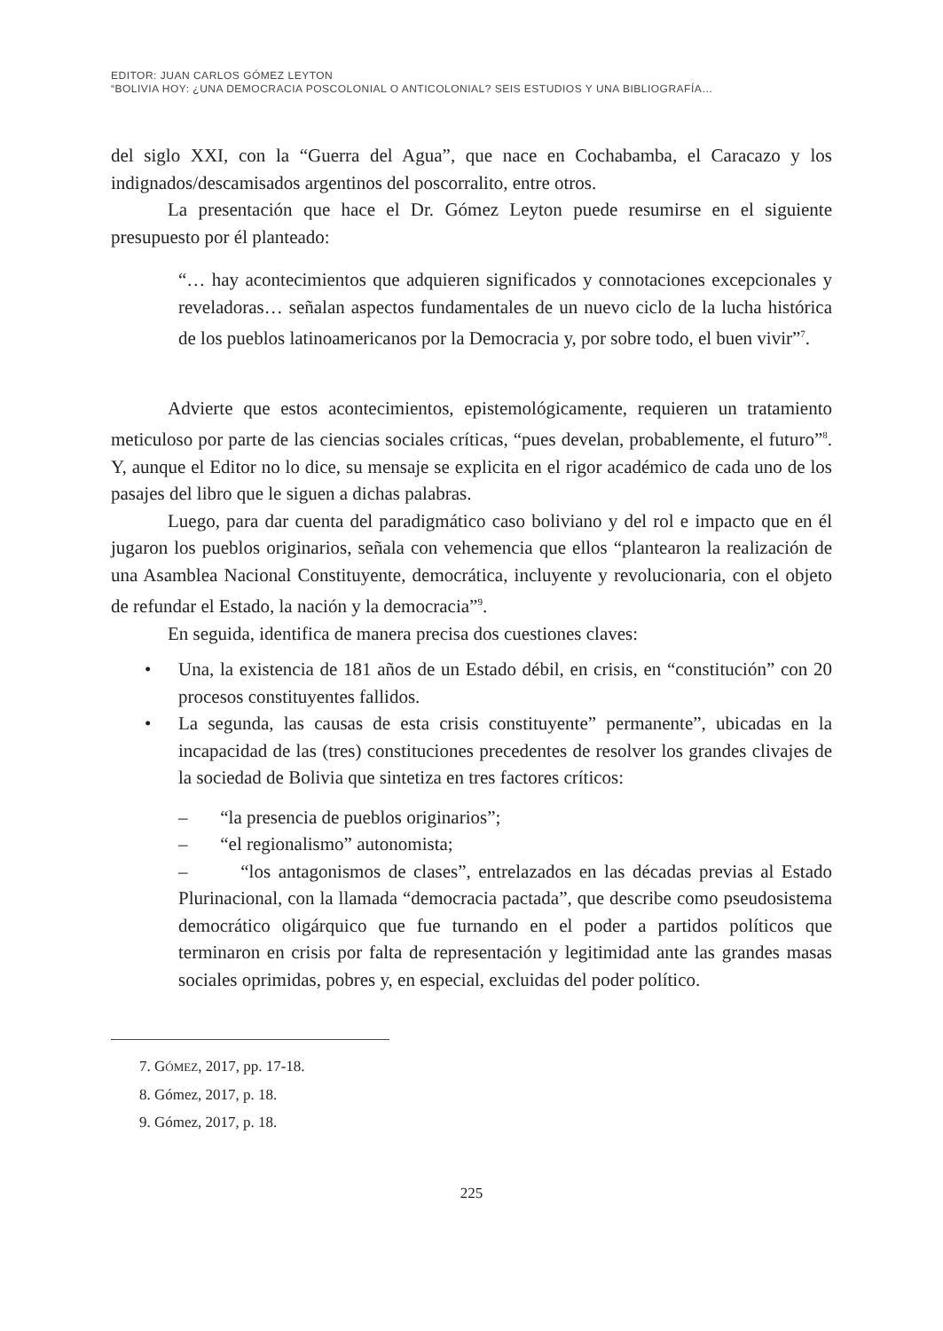EDITOR: JUAN CARLOS GÓMEZ LEYTON
“BOLIVIA HOY: ¿UNA DEMOCRACIA POSCOLONIAL O ANTICOLONIAL? SEIS ESTUDIOS Y UNA BIBLIOGRAFÍA…
del siglo XXI, con la “Guerra del Agua”, que nace en Cochabamba, el Caracazo y los indignados/descamisados argentinos del poscorralito, entre otros.
La presentación que hace el Dr. Gómez Leyton puede resumirse en el siguiente presupuesto por él planteado:
“… hay acontecimientos que adquieren significados y connotaciones excepcionales y reveladoras… señalan aspectos fundamentales de un nuevo ciclo de la lucha histórica de los pueblos latinoamericanos por la Democracia y, por sobre todo, el buen vivir”<sup>7</sup>.
Advierte que estos acontecimientos, epistemológicamente, requieren un tratamiento meticuloso por parte de las ciencias sociales críticas, “pues develan, probablemente, el futuro”<sup>8</sup>. Y, aunque el Editor no lo dice, su mensaje se explicita en el rigor académico de cada uno de los pasajes del libro que le siguen a dichas palabras.
Luego, para dar cuenta del paradigmático caso boliviano y del rol e impacto que en él jugaron los pueblos originarios, señala con vehemencia que ellos “plantearon la realización de una Asamblea Nacional Constituyente, democrática, incluyente y revolucionaria, con el objeto de refundar el Estado, la nación y la democracia”<sup>9</sup>.
En seguida, identifica de manera precisa dos cuestiones claves:
• Una, la existencia de 181 años de un Estado débil, en crisis, en “constitución” con 20 procesos constituyentes fallidos.
• La segunda, las causas de esta crisis constituyente” permanente”, ubicadas en la incapacidad de las (tres) constituciones precedentes de resolver los grandes clivajes de la sociedad de Bolivia que sintetiza en tres factores críticos:
– “la presencia de pueblos originarios”;
– “el regionalismo” autonomista;
– “los antagonismos de clases”, entrelazados en las décadas previas al Estado Plurinacional, con la llamada “democracia pactada”, que describe como pseudosistema democrático oligárquico que fue turnando en el poder a partidos políticos que terminaron en crisis por falta de representación y legitimidad ante las grandes masas sociales oprimidas, pobres y, en especial, excluidas del poder político.
7. GÓMEZ, 2017, pp. 17-18.
8. Gómez, 2017, p. 18.
9. Gómez, 2017, p. 18.
225